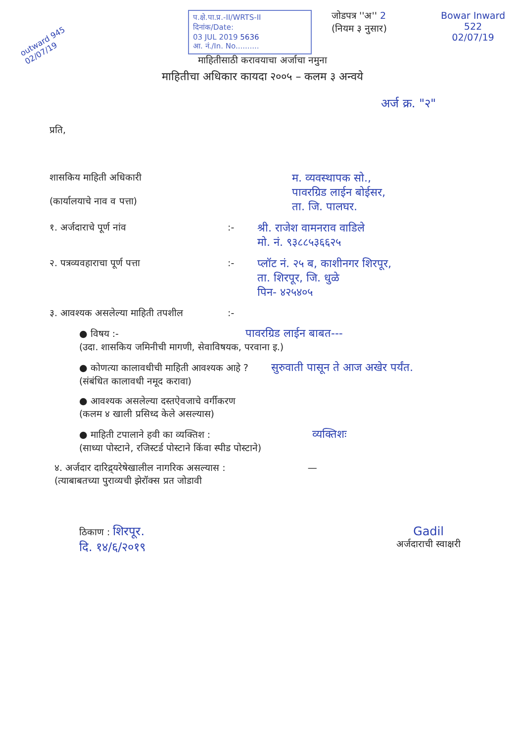outward 945 02/07/19
प.क्षे.पा.प्र.-II/WRTS-II
दिनांक/Date:
03 JUL 2019 5636
आ. नं./In. No..........
जोडपत्र ''अ'' 2
(नियम ३ नुसार)
Bowar Inward
522
02/07/19
माहितीसाठी करावयाचा अर्जाचा नमुना
माहितीचा अधिकार कायदा २००५ – कलम ३ अन्वये
अर्ज क्र. "२"
प्रति,
शासकिय माहिती अधिकारी
(कार्यालयाचे नाव व पत्ता)
म. व्यवस्थापक सो.,
पावरग्रिड लाईन बोईसर,
ता. जि. पालघर.
१. अर्जदाराचे पूर्ण नांव :-
श्री. राजेश वामनराव वाडिले
मो. नं. ९३८८५३६६२५
२. पत्रव्यवहाराचा पूर्ण पत्ता :-
प्लॉट नं. २५ ब, काशीनगर शिरपूर,
ता. शिरपूर, जि. धुळे
पिन- ४२५४०५
३. आवश्यक असलेल्या माहिती तपशील :-
● विषय :- पावरग्रिड लाईन बाबत---
(उदा. शासकिय जमिनीची मागणी, सेवाविषयक, परवाना इ.)
● कोणत्या कालावधीची माहिती आवश्यक आहे ? सुरुवाती पासून ते आज अखेर पर्यंत.
(संबंधित कालावधी नमूद करावा)
● आवश्यक असलेल्या दस्तऐवजाचे वर्गीकरण
(कलम ४ खाली प्रसिध्द केले असल्यास)
● माहिती टपालाने हवी का व्यक्तिश : व्यक्तिशः
(साध्या पोस्टाने, रजिस्टर्ड पोस्टाने किंवा स्पीड पोस्टाने)
४. अर्जदार दारिद्र्यरेषेखालील नागरिक असल्यास : —
(त्याबाबतच्या पुराव्यची झेरॉक्स प्रत जोडावी
ठिकाण : शिरपूर.
दि. १४/६/२०१९
Gadil
अर्जदाराची स्वाक्षरी